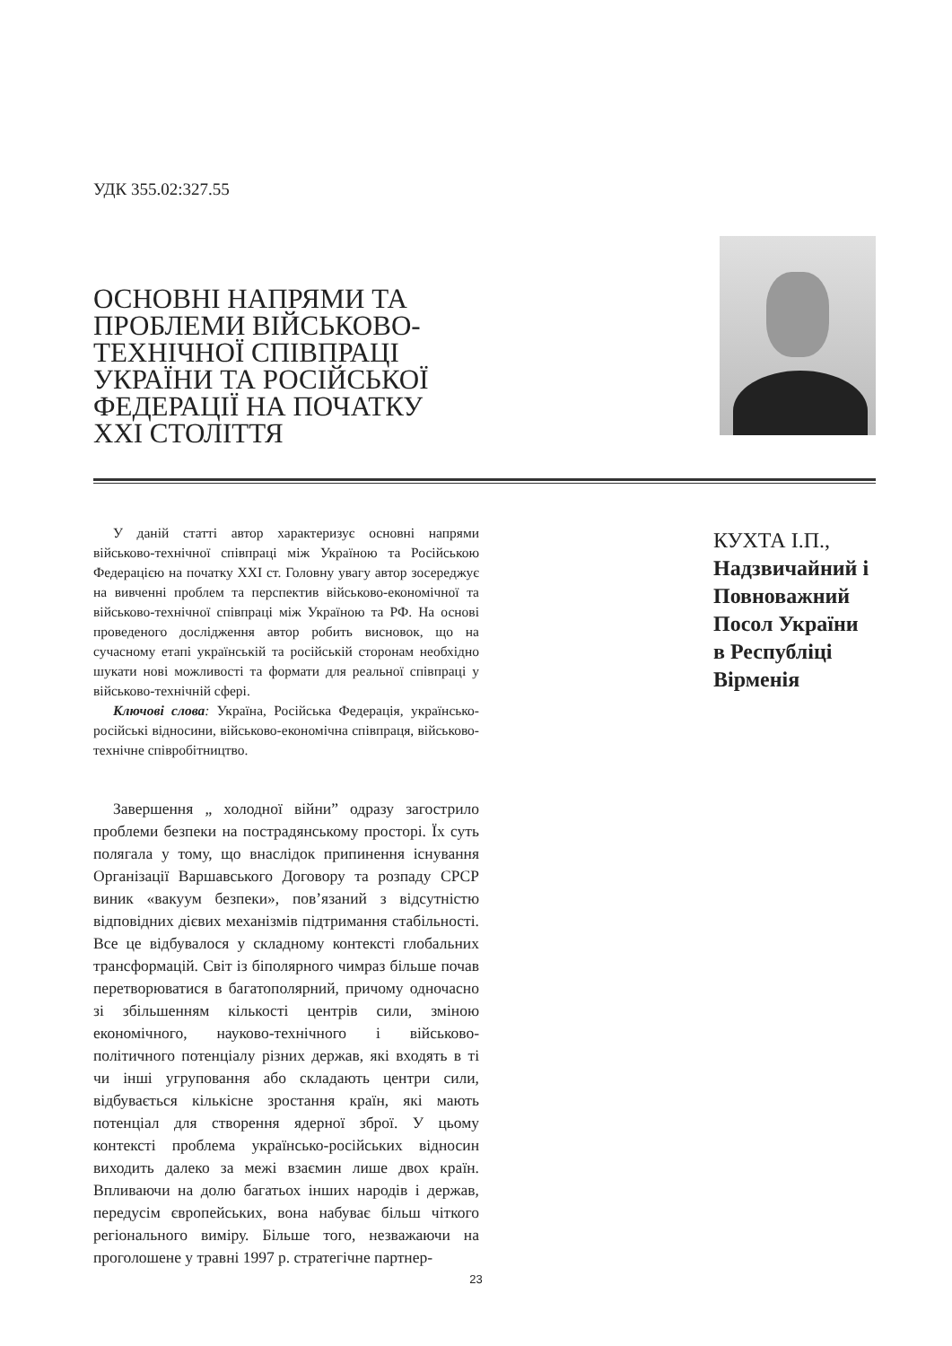УДК 355.02:327.55
ОСНОВНІ НАПРЯМИ ТА ПРОБЛЕМИ ВІЙСЬКОВО-ТЕХНІЧНОЇ СПІВПРАЦІ УКРАЇНИ ТА РОСІЙСЬКОЇ ФЕДЕРАЦІЇ НА ПОЧАТКУ XXI СТОЛІТТЯ
У даній статті автор характеризує основні напрями військово-технічної співпраці між Україною та Російською Федерацією на початку XXI ст. Головну увагу автор зосереджує на вивченні проблем та перспектив військово-економічної та військово-технічної співпраці між Україною та РФ. На основі проведеного дослідження автор робить висновок, що на сучасному етапі українській та російській сторонам необхідно шукати нові можливості та формати для реальної співпраці у військово-технічній сфері.
Ключові слова: Україна, Російська Федерація, українсько-російські відносини, військово-економічна співпраця, військово-технічне співробітництво.
Завершення „ холодної війни” одразу загострило проблеми безпеки на пострадянському просторі. Їх суть полягала у тому, що внаслідок припинення існування Організації Варшавського Договору та розпаду СРСР виник «вакуум безпеки», пов’язаний з відсутністю відповідних дієвих механізмів підтримання стабільності. Все це відбувалося у складному контексті глобальних трансформацій. Світ із біполярного чимраз більше почав перетворюватися в багатополярний, причому одночасно зі збільшенням кількості центрів сили, зміною економічного, науково-технічного і військово-політичного потенціалу різних держав, які входять в ті чи інші угруповання або складають центри сили, відбувається кількісне зростання країн, які мають потенціал для створення ядерної зброї. У цьому контексті проблема українсько-російських відносин виходить далеко за межі взаємин лише двох країн. Впливаючи на долю багатьох інших народів і держав, передусім європейських, вона набуває більш чіткого регіонального виміру. Більше того, незважаючи на проголошене у травні 1997 р. стратегічне партнер-
КУХТА І.П.,
Надзвичайний і
Повноважний
Посол України
в Республіці
Вірменія
23